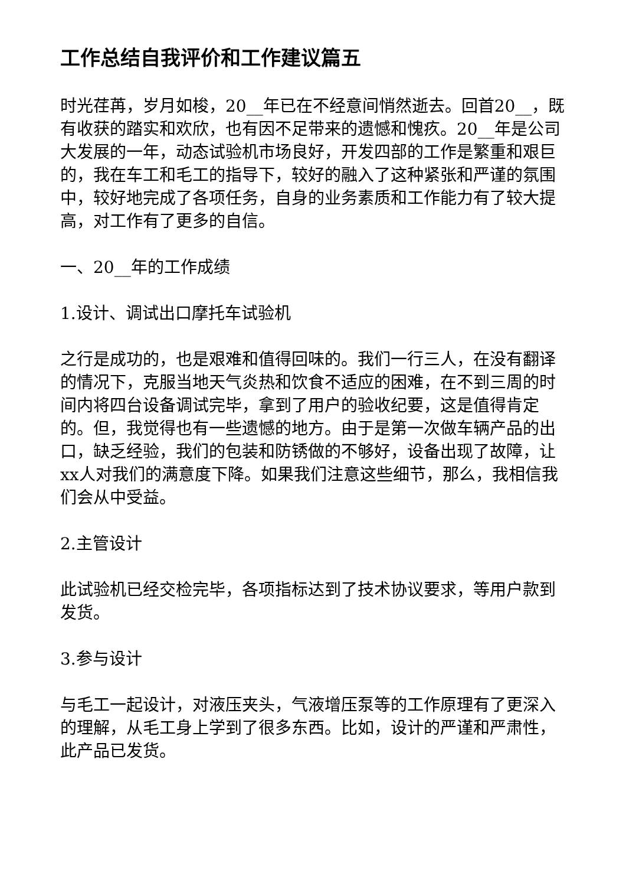工作总结自我评价和工作建议篇五
时光荏苒，岁月如梭，20__年已在不经意间悄然逝去。回首20__，既有收获的踏实和欢欣，也有因不足带来的遗憾和愧疚。20__年是公司大发展的一年，动态试验机市场良好，开发四部的工作是繁重和艰巨的，我在车工和毛工的指导下，较好的融入了这种紧张和严谨的氛围中，较好地完成了各项任务，自身的业务素质和工作能力有了较大提高，对工作有了更多的自信。
一、20__年的工作成绩
1.设计、调试出口摩托车试验机
之行是成功的，也是艰难和值得回味的。我们一行三人，在没有翻译的情况下，克服当地天气炎热和饮食不适应的困难，在不到三周的时间内将四台设备调试完毕，拿到了用户的验收纪要，这是值得肯定的。但，我觉得也有一些遗憾的地方。由于是第一次做车辆产品的出口，缺乏经验，我们的包装和防锈做的不够好，设备出现了故障，让xx人对我们的满意度下降。如果我们注意这些细节，那么，我相信我们会从中受益。
2.主管设计
此试验机已经交检完毕，各项指标达到了技术协议要求，等用户款到发货。
3.参与设计
与毛工一起设计，对液压夹头，气液增压泵等的工作原理有了更深入的理解，从毛工身上学到了很多东西。比如，设计的严谨和严肃性，此产品已发货。